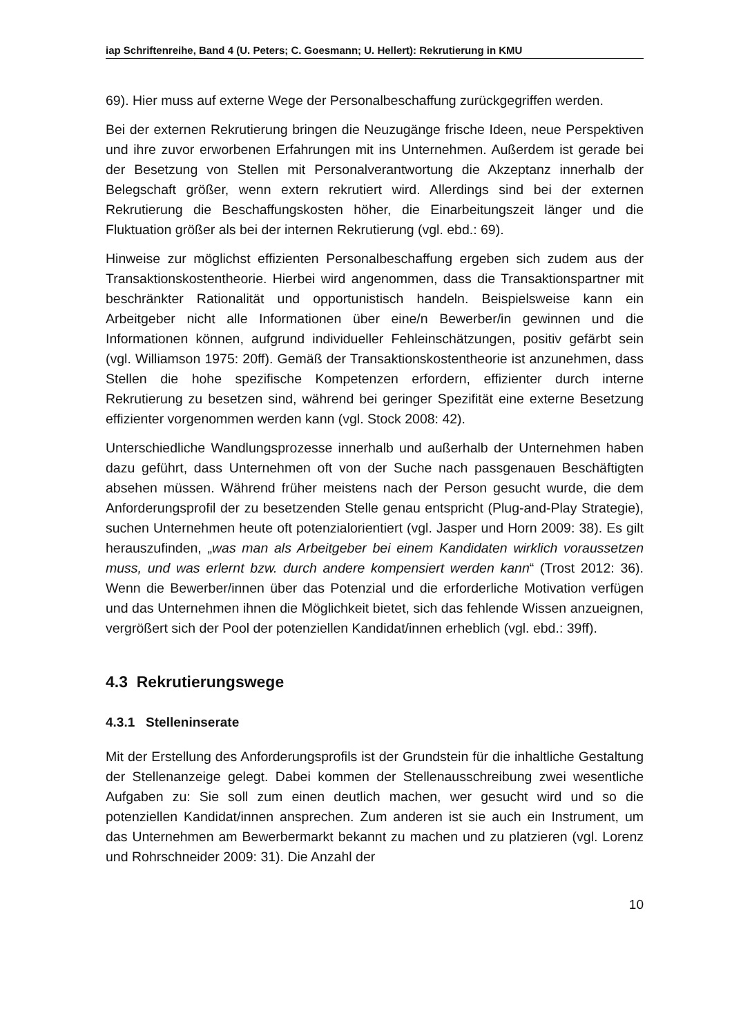iap Schriftenreihe, Band 4 (U. Peters; C. Goesmann; U. Hellert): Rekrutierung in KMU
69). Hier muss auf externe Wege der Personalbeschaffung zurückgegriffen werden.
Bei der externen Rekrutierung bringen die Neuzugänge frische Ideen, neue Perspektiven und ihre zuvor erworbenen Erfahrungen mit ins Unternehmen. Außerdem ist gerade bei der Besetzung von Stellen mit Personalverantwortung die Akzeptanz innerhalb der Belegschaft größer, wenn extern rekrutiert wird. Allerdings sind bei der externen Rekrutierung die Beschaffungskosten höher, die Einarbeitungszeit länger und die Fluktuation größer als bei der internen Rekrutierung (vgl. ebd.: 69).
Hinweise zur möglichst effizienten Personalbeschaffung ergeben sich zudem aus der Transaktionskostentheorie. Hierbei wird angenommen, dass die Transaktionspartner mit beschränkter Rationalität und opportunistisch handeln. Beispielsweise kann ein Arbeitgeber nicht alle Informationen über eine/n Bewerber/in gewinnen und die Informationen können, aufgrund individueller Fehleinschätzungen, positiv gefärbt sein (vgl. Williamson 1975: 20ff). Gemäß der Transaktionskostentheorie ist anzunehmen, dass Stellen die hohe spezifische Kompetenzen erfordern, effizienter durch interne Rekrutierung zu besetzen sind, während bei geringer Spezifität eine externe Besetzung effizienter vorgenommen werden kann (vgl. Stock 2008: 42).
Unterschiedliche Wandlungsprozesse innerhalb und außerhalb der Unternehmen haben dazu geführt, dass Unternehmen oft von der Suche nach passgenauen Beschäftigten absehen müssen. Während früher meistens nach der Person gesucht wurde, die dem Anforderungsprofil der zu besetzenden Stelle genau entspricht (Plug-and-Play Strategie), suchen Unternehmen heute oft potenzialorientiert (vgl. Jasper und Horn 2009: 38). Es gilt herauszufinden, „was man als Arbeitgeber bei einem Kandidaten wirklich voraussetzen muss, und was erlernt bzw. durch andere kompensiert werden kann“ (Trost 2012: 36). Wenn die Bewerber/innen über das Potenzial und die erforderliche Motivation verfügen und das Unternehmen ihnen die Möglichkeit bietet, sich das fehlende Wissen anzueignen, vergrößert sich der Pool der potenziellen Kandidat/innen erheblich (vgl. ebd.: 39ff).
4.3 Rekrutierungswege
4.3.1 Stelleninserate
Mit der Erstellung des Anforderungsprofils ist der Grundstein für die inhaltliche Gestaltung der Stellenanzeige gelegt. Dabei kommen der Stellenausschreibung zwei wesentliche Aufgaben zu: Sie soll zum einen deutlich machen, wer gesucht wird und so die potenziellen Kandidat/innen ansprechen. Zum anderen ist sie auch ein Instrument, um das Unternehmen am Bewerbermarkt bekannt zu machen und zu platzieren (vgl. Lorenz und Rohrschneider 2009: 31). Die Anzahl der
10